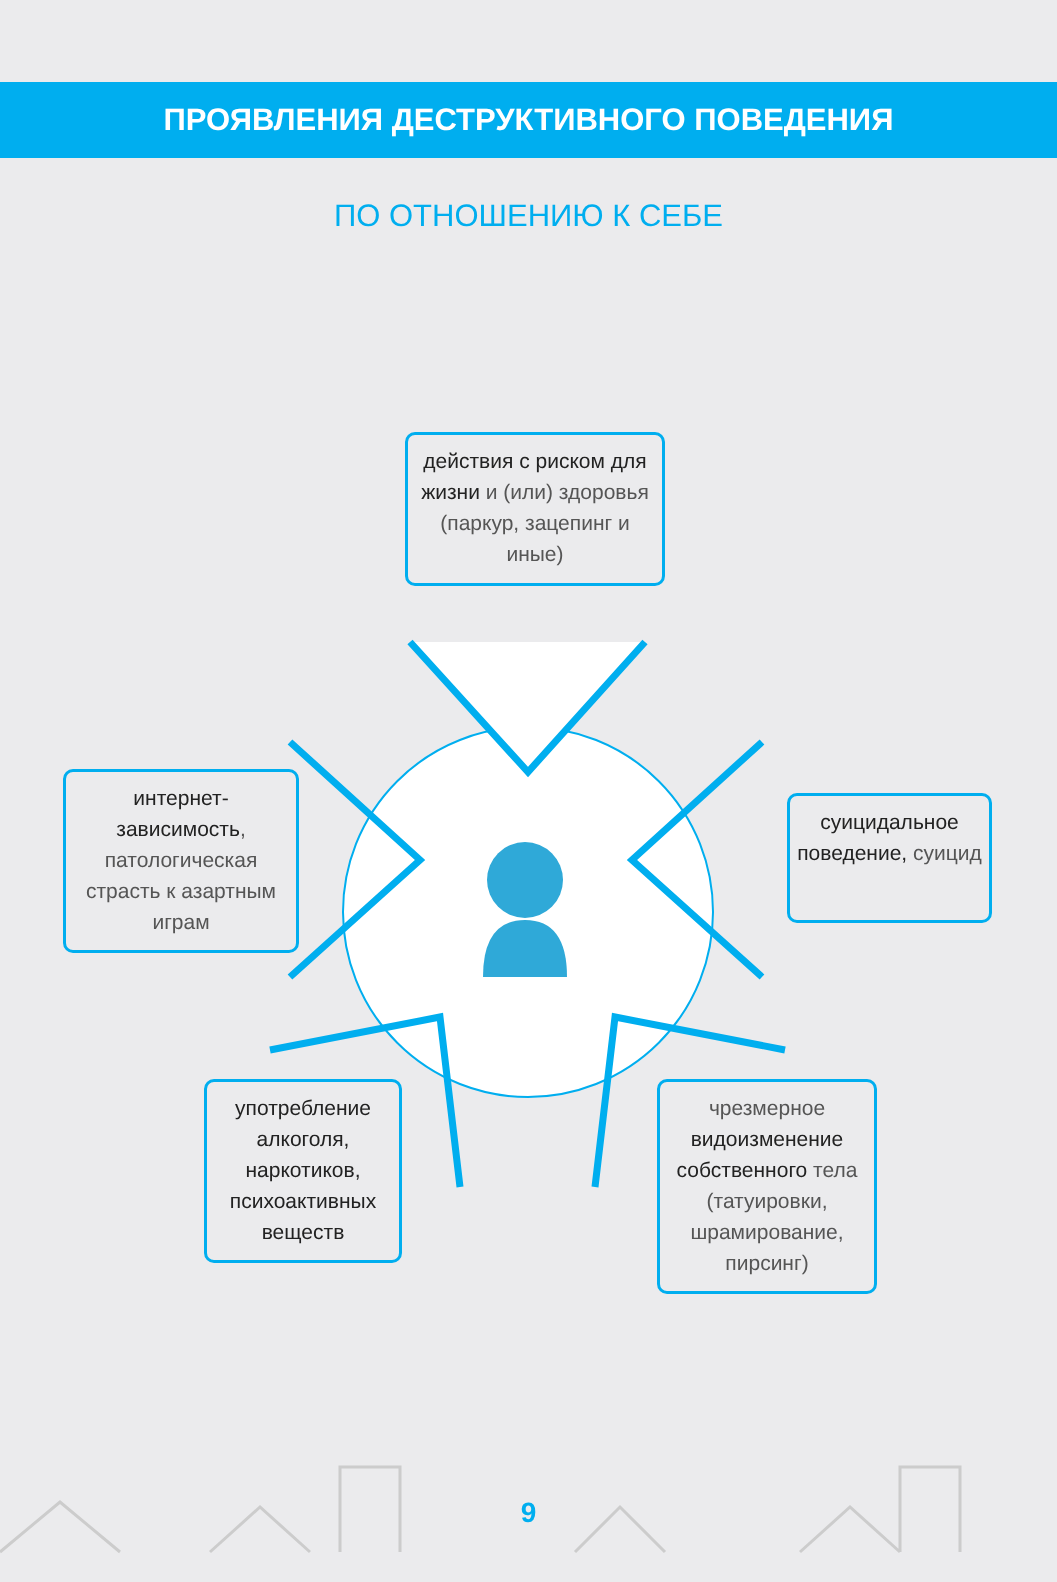ПРОЯВЛЕНИЯ ДЕСТРУКТИВНОГО ПОВЕДЕНИЯ
ПО ОТНОШЕНИЮ К СЕБЕ
действия с риском для жизни и (или) здоровья (паркур, зацепинг и иные)
интернет-зависимость, патологическая страсть к азартным играм
суицидальное поведение, суицид
употребление алкоголя, наркотиков, психоактивных веществ
чрезмерное видоизменение собственного тела (татуировки, шрамирование, пирсинг)
9